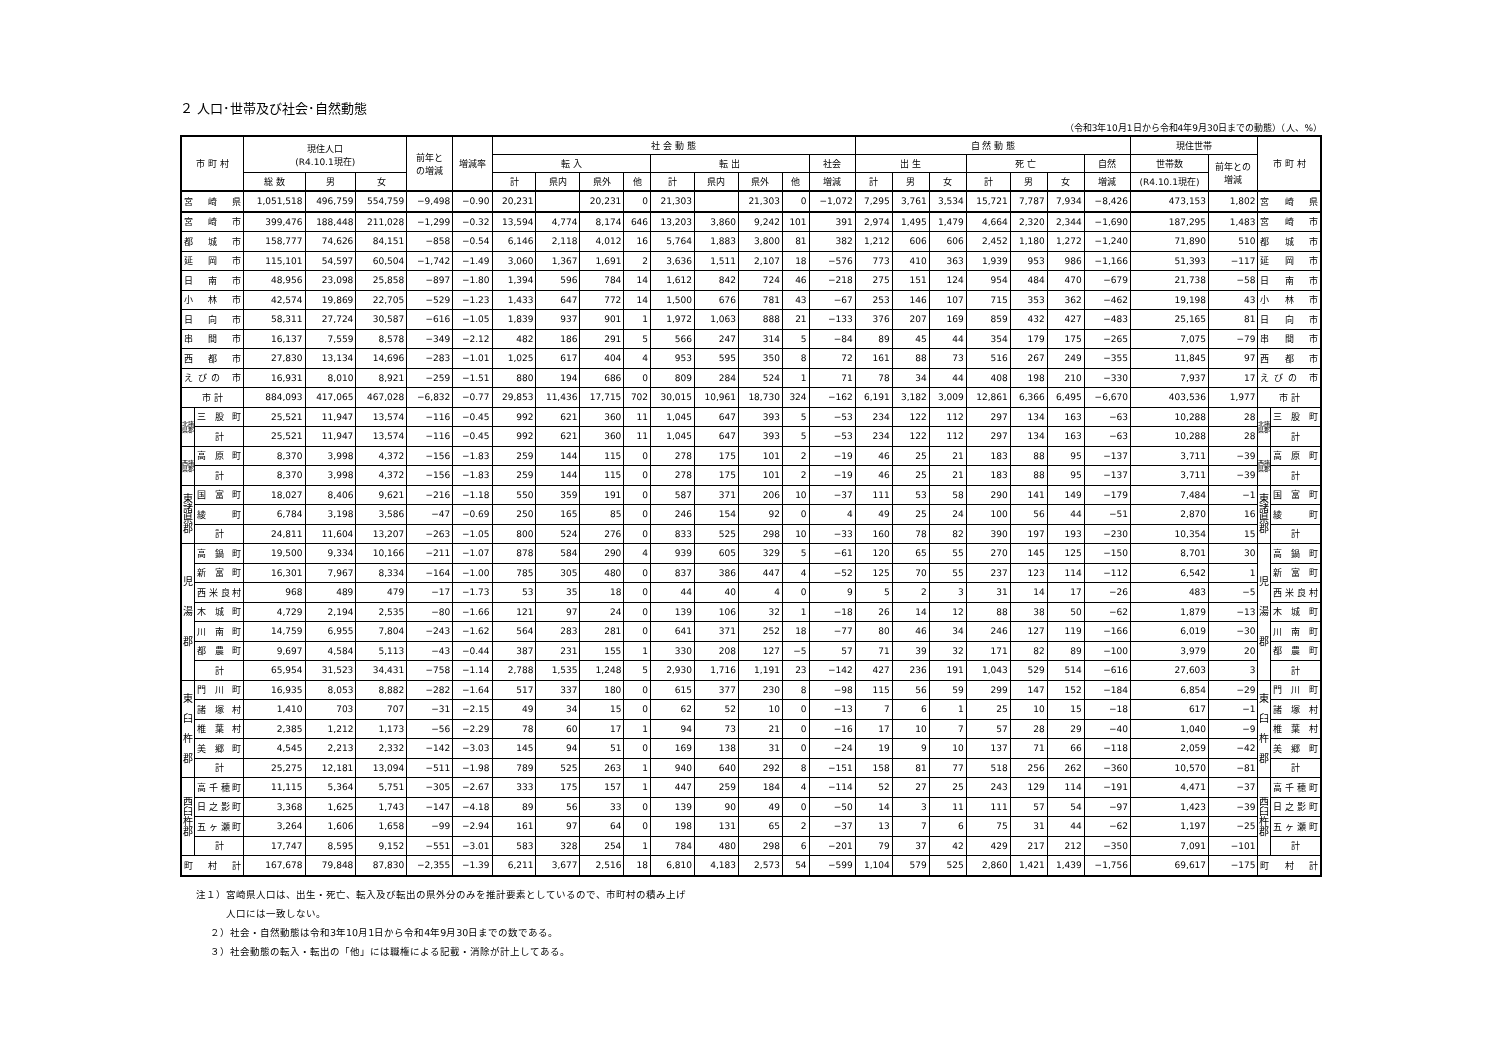２ 人口･世帯及び社会･自然動態
（令和3年10月1日から令和4年9月30日までの動態）（人、%）
| 市 町 村 | | 現住人口 (R4.10.1現在) | | | 前年と の増減 | 増減率 | 社 会 動 態 | | | | | | | | | 自 然 動 態 | | | | | | | 現住世帯 | | 市 町 村 | |
| --- | --- | --- | --- | --- | --- | --- | --- | --- | --- | --- | --- | --- | --- | --- | --- | --- | --- | --- | --- | --- | --- | --- | --- | --- | --- | --- |
| | | | | | | | 転 入 | | | | 転 出 | | | | 社会 | 出 生 | | | 死 亡 | | | 自然 | 世帯数 | 前年との 増減 | | |
| | | 総 数 | 男 | 女 | | | 計 | 県内 | 県外 | 他 | 計 | 県内 | 県外 | 他 | 増減 | 計 | 男 | 女 | 計 | 男 | 女 | 増減 | (R4.10.1現在) | | | |
| 宮 崎 県 | | 1,051,518 | 496,759 | 554,759 | −9,498 | −0.90 | 20,231 | | 20,231 | 0 | 21,303 | | 21,303 | 0 | −1,072 | 7,295 | 3,761 | 3,534 | 15,721 | 7,787 | 7,934 | −8,426 | 473,153 | 1,802 | 宮 崎 県 | |
| 宮 崎 市 | | 399,476 | 188,448 | 211,028 | −1,299 | −0.32 | 13,594 | 4,774 | 8,174 | 646 | 13,203 | 3,860 | 9,242 | 101 | 391 | 2,974 | 1,495 | 1,479 | 4,664 | 2,320 | 2,344 | −1,690 | 187,295 | 1,483 | 宮 崎 市 | |
| 都 城 市 | | 158,777 | 74,626 | 84,151 | −858 | −0.54 | 6,146 | 2,118 | 4,012 | 16 | 5,764 | 1,883 | 3,800 | 81 | 382 | 1,212 | 606 | 606 | 2,452 | 1,180 | 1,272 | −1,240 | 71,890 | 510 | 都 城 市 | |
| 延 岡 市 | | 115,101 | 54,597 | 60,504 | −1,742 | −1.49 | 3,060 | 1,367 | 1,691 | 2 | 3,636 | 1,511 | 2,107 | 18 | −576 | 773 | 410 | 363 | 1,939 | 953 | 986 | −1,166 | 51,393 | −117 | 延 岡 市 | |
| 日 南 市 | | 48,956 | 23,098 | 25,858 | −897 | −1.80 | 1,394 | 596 | 784 | 14 | 1,612 | 842 | 724 | 46 | −218 | 275 | 151 | 124 | 954 | 484 | 470 | −679 | 21,738 | −58 | 日 南 市 | |
| 小 林 市 | | 42,574 | 19,869 | 22,705 | −529 | −1.23 | 1,433 | 647 | 772 | 14 | 1,500 | 676 | 781 | 43 | −67 | 253 | 146 | 107 | 715 | 353 | 362 | −462 | 19,198 | 43 | 小 林 市 | |
| 日 向 市 | | 58,311 | 27,724 | 30,587 | −616 | −1.05 | 1,839 | 937 | 901 | 1 | 1,972 | 1,063 | 888 | 21 | −133 | 376 | 207 | 169 | 859 | 432 | 427 | −483 | 25,165 | 81 | 日 向 市 | |
| 串 間 市 | | 16,137 | 7,559 | 8,578 | −349 | −2.12 | 482 | 186 | 291 | 5 | 566 | 247 | 314 | 5 | −84 | 89 | 45 | 44 | 354 | 179 | 175 | −265 | 7,075 | −79 | 串 間 市 | |
| 西 都 市 | | 27,830 | 13,134 | 14,696 | −283 | −1.01 | 1,025 | 617 | 404 | 4 | 953 | 595 | 350 | 8 | 72 | 161 | 88 | 73 | 516 | 267 | 249 | −355 | 11,845 | 97 | 西 都 市 | |
| えびの 市 | | 16,931 | 8,010 | 8,921 | −259 | −1.51 | 880 | 194 | 686 | 0 | 809 | 284 | 524 | 1 | 71 | 78 | 34 | 44 | 408 | 198 | 210 | −330 | 7,937 | 17 | えびの 市 | |
| 市 計 | | 884,093 | 417,065 | 467,028 | −6,832 | −0.77 | 29,853 | 11,436 | 17,715 | 702 | 30,015 | 10,961 | 18,730 | 324 | −162 | 6,191 | 3,182 | 3,009 | 12,861 | 6,366 | 6,495 | −6,670 | 403,536 | 1,977 | 市 計 | |
| 北諸県郡 | 三 股 町 | 25,521 | 11,947 | 13,574 | −116 | −0.45 | 992 | 621 | 360 | 11 | 1,045 | 647 | 393 | 5 | −53 | 234 | 122 | 112 | 297 | 134 | 163 | −63 | 10,288 | 28 | 北諸県郡 | 三 股 町 |
| | 計 | 25,521 | 11,947 | 13,574 | −116 | −0.45 | 992 | 621 | 360 | 11 | 1,045 | 647 | 393 | 5 | −53 | 234 | 122 | 112 | 297 | 134 | 163 | −63 | 10,288 | 28 | | 計 |
| 西諸県郡 | 高 原 町 | 8,370 | 3,998 | 4,372 | −156 | −1.83 | 259 | 144 | 115 | 0 | 278 | 175 | 101 | 2 | −19 | 46 | 25 | 21 | 183 | 88 | 95 | −137 | 3,711 | −39 | 西諸県郡 | 高 原 町 |
| | 計 | 8,370 | 3,998 | 4,372 | −156 | −1.83 | 259 | 144 | 115 | 0 | 278 | 175 | 101 | 2 | −19 | 46 | 25 | 21 | 183 | 88 | 95 | −137 | 3,711 | −39 | | 計 |
| 東諸県郡 | 国 富 町 | 18,027 | 8,406 | 9,621 | −216 | −1.18 | 550 | 359 | 191 | 0 | 587 | 371 | 206 | 10 | −37 | 111 | 53 | 58 | 290 | 141 | 149 | −179 | 7,484 | −1 | 東諸県郡 | 国 富 町 |
| | 綾 町 | 6,784 | 3,198 | 3,586 | −47 | −0.69 | 250 | 165 | 85 | 0 | 246 | 154 | 92 | 0 | 4 | 49 | 25 | 24 | 100 | 56 | 44 | −51 | 2,870 | 16 | | 綾 町 |
| | 計 | 24,811 | 11,604 | 13,207 | −263 | −1.05 | 800 | 524 | 276 | 0 | 833 | 525 | 298 | 10 | −33 | 160 | 78 | 82 | 390 | 197 | 193 | −230 | 10,354 | 15 | | 計 |
| 児 湯 郡 | 高 鍋 町 | 19,500 | 9,334 | 10,166 | −211 | −1.07 | 878 | 584 | 290 | 4 | 939 | 605 | 329 | 5 | −61 | 120 | 65 | 55 | 270 | 145 | 125 | −150 | 8,701 | 30 | 児 湯 郡 | 高 鍋 町 |
| | 新 富 町 | 16,301 | 7,967 | 8,334 | −164 | −1.00 | 785 | 305 | 480 | 0 | 837 | 386 | 447 | 4 | −52 | 125 | 70 | 55 | 237 | 123 | 114 | −112 | 6,542 | 1 | | 新 富 町 |
| | 西米良村 | 968 | 489 | 479 | −17 | −1.73 | 53 | 35 | 18 | 0 | 44 | 40 | 4 | 0 | 9 | 5 | 2 | 3 | 31 | 14 | 17 | −26 | 483 | −5 | | 西米良村 |
| | 木 城 町 | 4,729 | 2,194 | 2,535 | −80 | −1.66 | 121 | 97 | 24 | 0 | 139 | 106 | 32 | 1 | −18 | 26 | 14 | 12 | 88 | 38 | 50 | −62 | 1,879 | −13 | | 木 城 町 |
| | 川 南 町 | 14,759 | 6,955 | 7,804 | −243 | −1.62 | 564 | 283 | 281 | 0 | 641 | 371 | 252 | 18 | −77 | 80 | 46 | 34 | 246 | 127 | 119 | −166 | 6,019 | −30 | | 川 南 町 |
| | 都 農 町 | 9,697 | 4,584 | 5,113 | −43 | −0.44 | 387 | 231 | 155 | 1 | 330 | 208 | 127 | −5 | 57 | 71 | 39 | 32 | 171 | 82 | 89 | −100 | 3,979 | 20 | | 都 農 町 |
| | 計 | 65,954 | 31,523 | 34,431 | −758 | −1.14 | 2,788 | 1,535 | 1,248 | 5 | 2,930 | 1,716 | 1,191 | 23 | −142 | 427 | 236 | 191 | 1,043 | 529 | 514 | −616 | 27,603 | 3 | | 計 |
| 東 臼 杵 郡 | 門 川 町 | 16,935 | 8,053 | 8,882 | −282 | −1.64 | 517 | 337 | 180 | 0 | 615 | 377 | 230 | 8 | −98 | 115 | 56 | 59 | 299 | 147 | 152 | −184 | 6,854 | −29 | 東 臼 杵 郡 | 門 川 町 |
| | 諸 塚 村 | 1,410 | 703 | 707 | −31 | −2.15 | 49 | 34 | 15 | 0 | 62 | 52 | 10 | 0 | −13 | 7 | 6 | 1 | 25 | 10 | 15 | −18 | 617 | −1 | | 諸 塚 村 |
| | 椎 葉 村 | 2,385 | 1,212 | 1,173 | −56 | −2.29 | 78 | 60 | 17 | 1 | 94 | 73 | 21 | 0 | −16 | 17 | 10 | 7 | 57 | 28 | 29 | −40 | 1,040 | −9 | | 椎 葉 村 |
| | 美 郷 町 | 4,545 | 2,213 | 2,332 | −142 | −3.03 | 145 | 94 | 51 | 0 | 169 | 138 | 31 | 0 | −24 | 19 | 9 | 10 | 137 | 71 | 66 | −118 | 2,059 | −42 | | 美 郷 町 |
| | 計 | 25,275 | 12,181 | 13,094 | −511 | −1.98 | 789 | 525 | 263 | 1 | 940 | 640 | 292 | 8 | −151 | 158 | 81 | 77 | 518 | 256 | 262 | −360 | 10,570 | −81 | | 計 |
| 西 臼 杵 郡 | 高千穂町 | 11,115 | 5,364 | 5,751 | −305 | −2.67 | 333 | 175 | 157 | 1 | 447 | 259 | 184 | 4 | −114 | 52 | 27 | 25 | 243 | 129 | 114 | −191 | 4,471 | −37 | 西 臼 杵 郡 | 高千穂町 |
| | 日之影町 | 3,368 | 1,625 | 1,743 | −147 | −4.18 | 89 | 56 | 33 | 0 | 139 | 90 | 49 | 0 | −50 | 14 | 3 | 11 | 111 | 57 | 54 | −97 | 1,423 | −39 | | 日之影町 |
| | 五ヶ瀬町 | 3,264 | 1,606 | 1,658 | −99 | −2.94 | 161 | 97 | 64 | 0 | 198 | 131 | 65 | 2 | −37 | 13 | 7 | 6 | 75 | 31 | 44 | −62 | 1,197 | −25 | | 五ヶ瀬町 |
| | 計 | 17,747 | 8,595 | 9,152 | −551 | −3.01 | 583 | 328 | 254 | 1 | 784 | 480 | 298 | 6 | −201 | 79 | 37 | 42 | 429 | 217 | 212 | −350 | 7,091 | −101 | | 計 |
| 町 村 計 | | 167,678 | 79,848 | 87,830 | −2,355 | −1.39 | 6,211 | 3,677 | 2,516 | 18 | 6,810 | 4,183 | 2,573 | 54 | −599 | 1,104 | 579 | 525 | 2,860 | 1,421 | 1,439 | −1,756 | 69,617 | −175 | 町 村 計 | |
注１）宮崎県人口は、出生・死亡、転入及び転出の県外分のみを推計要素としているので、市町村の積み上げ
人口には一致しない。
２）社会・自然動態は令和3年10月1日から令和4年9月30日までの数である。
３）社会動態の転入・転出の「他」には職権による記載・消除が計上してある。